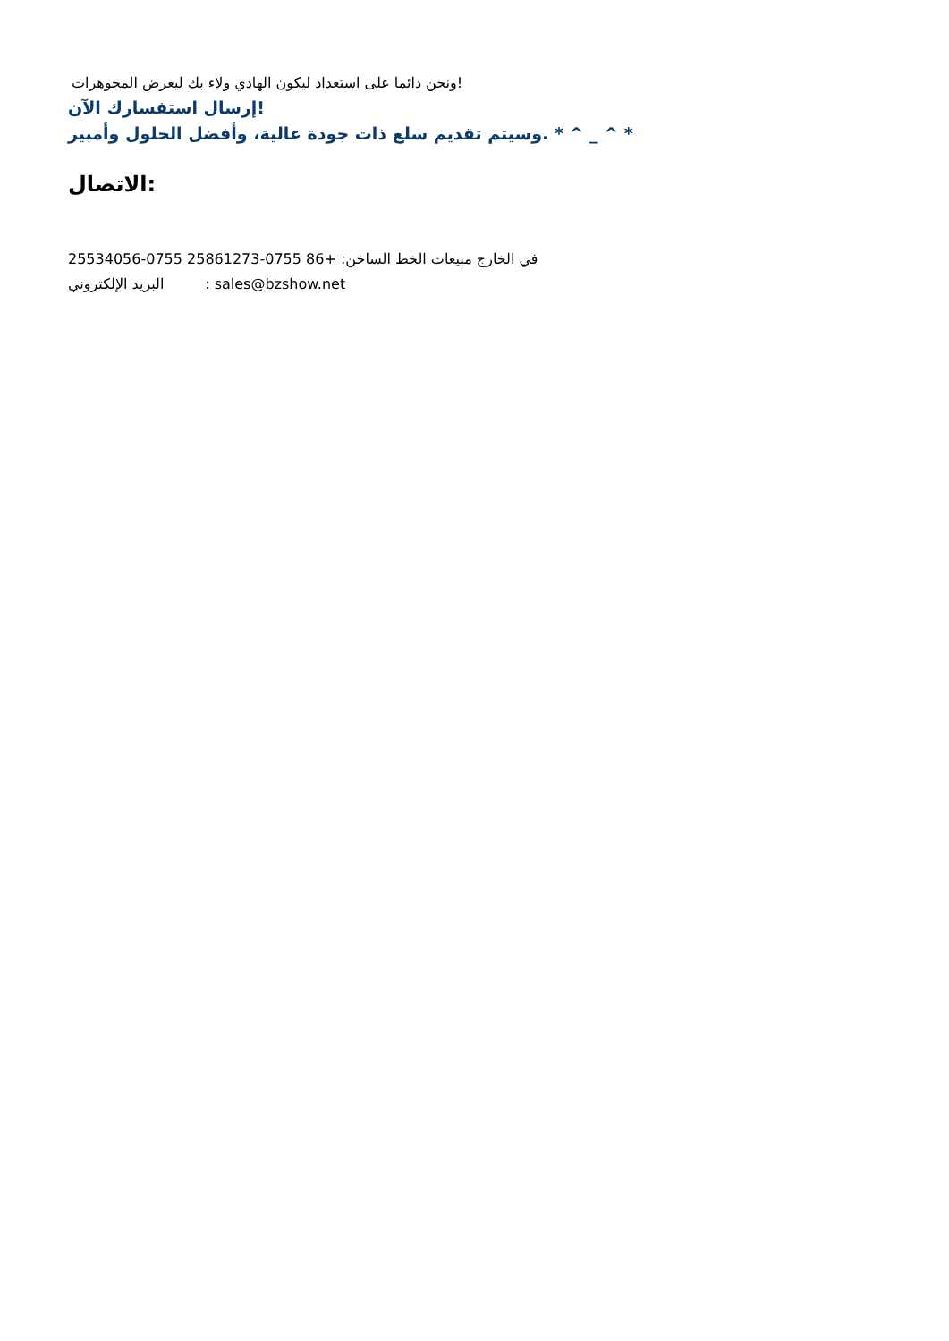ونحن دائما على استعداد ليكون الهادي ولاء بك ليعرض المجوهرات!
إرسال استفسارك الآن!
وسيتم تقديم سلع ذات جودة عالية، وأفضل الحلول وأمبير. * ^ _ ^ *
الاتصال:
في الخارج مبيعات الخط الساخن: +86 0755-25861273 0755-25534056
البريد الإلكتروني : sales@bzshow.net